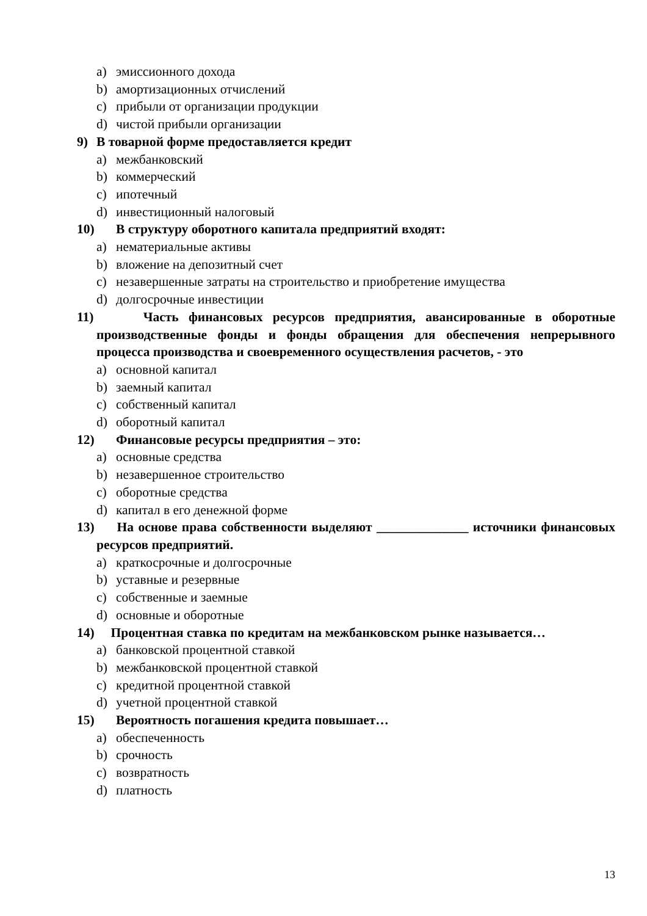a) эмиссионного дохода
b) амортизационных отчислений
c) прибыли от организации продукции
d) чистой прибыли организации
9) В товарной форме предоставляется кредит
a) межбанковский
b) коммерческий
c) ипотечный
d) инвестиционный налоговый
10) В структуру оборотного капитала предприятий входят:
a) нематериальные активы
b) вложение на депозитный счет
c) незавершенные затраты на строительство и приобретение имущества
d) долгосрочные инвестиции
11) Часть финансовых ресурсов предприятия, авансированные в оборотные производственные фонды и фонды обращения для обеспечения непрерывного процесса производства и своевременного осуществления расчетов, - это
a) основной капитал
b) заемный капитал
c) собственный капитал
d) оборотный капитал
12) Финансовые ресурсы предприятия – это:
a) основные средства
b) незавершенное строительство
c) оборотные средства
d) капитал в его денежной форме
13) На основе права собственности выделяют ______________ источники финансовых ресурсов предприятий.
a) краткосрочные и долгосрочные
b) уставные и резервные
c) собственные и заемные
d) основные и оборотные
14) Процентная ставка по кредитам на межбанковском рынке называется…
a) банковской процентной ставкой
b) межбанковской процентной ставкой
c) кредитной процентной ставкой
d) учетной процентной ставкой
15) Вероятность погашения кредита повышает…
a) обеспеченность
b) срочность
c) возвратность
d) платность
13